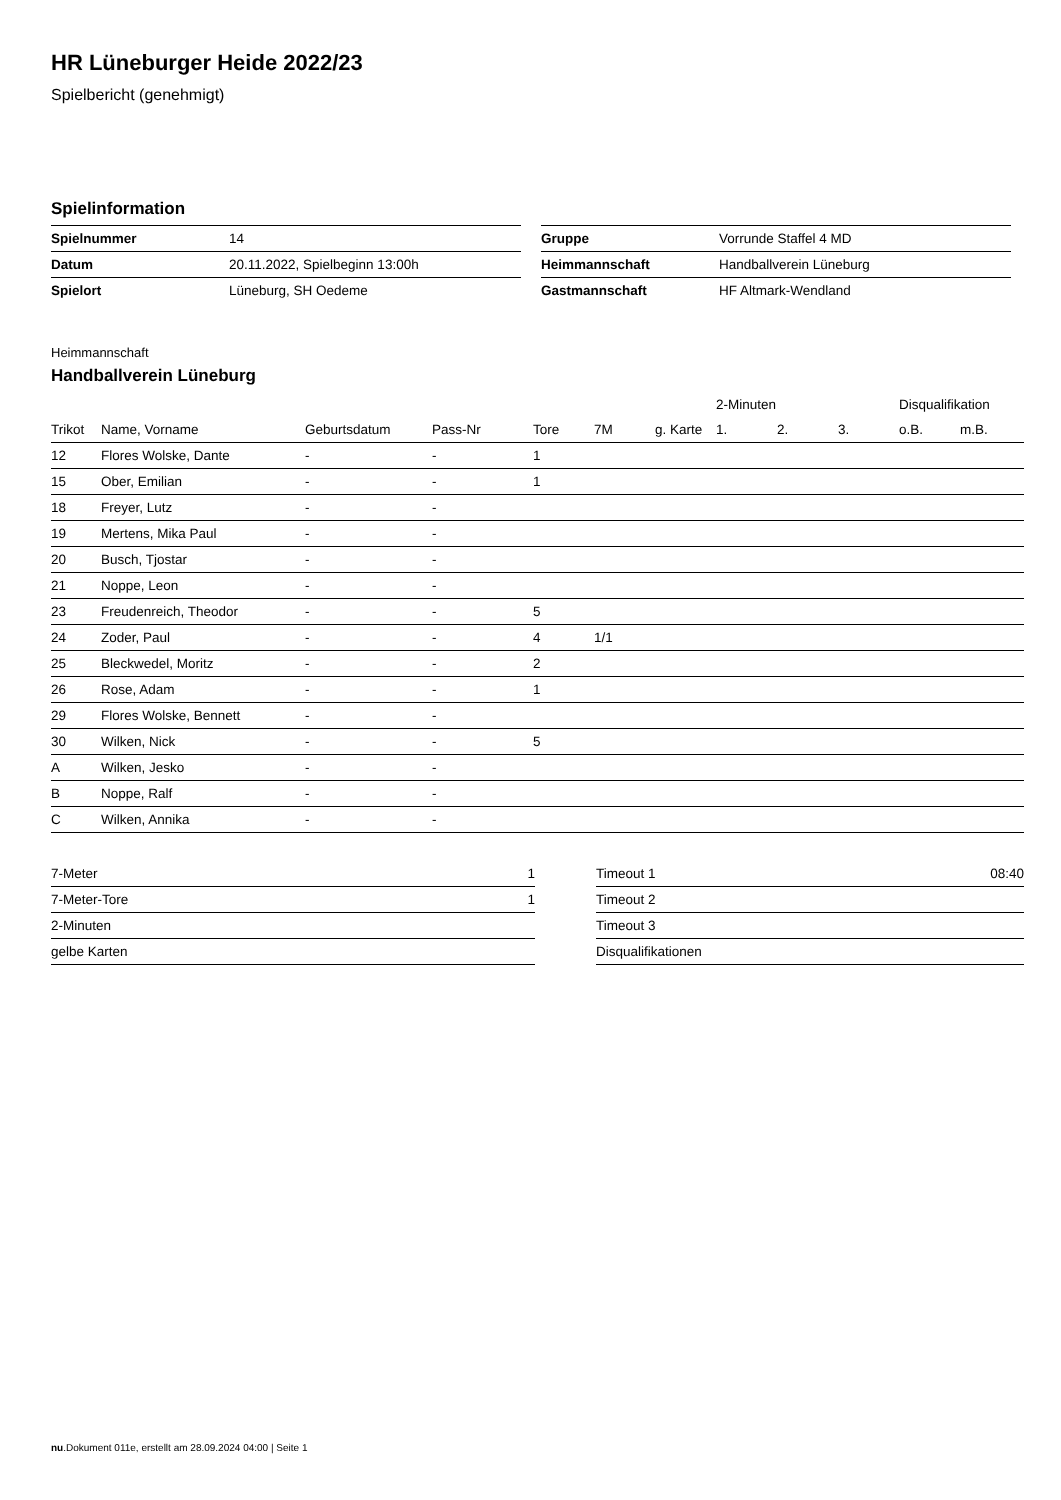HR Lüneburger Heide 2022/23
Spielbericht (genehmigt)
Spielinformation
| Spielnummer | 14 |
| Datum | 20.11.2022, Spielbeginn 13:00h |
| Spielort | Lüneburg, SH Oedeme |
| Gruppe | Vorrunde Staffel 4 MD |
| Heimmannschaft | Handballverein Lüneburg |
| Gastmannschaft | HF Altmark-Wendland |
Heimmannschaft
Handballverein Lüneburg
| | | | | | | | 2-Minuten | | | Disqualifikation | |
| --- | --- | --- | --- | --- | --- | --- | --- | --- | --- | --- | --- |
| Trikot | Name, Vorname | Geburtsdatum | Pass-Nr | Tore | 7M | g. Karte | 1. | 2. | 3. | o.B. | m.B. |
| 12 | Flores Wolske, Dante | - | - | 1 | | | | | | | |
| 15 | Ober, Emilian | - | - | 1 | | | | | | | |
| 18 | Freyer, Lutz | - | - | | | | | | | | |
| 19 | Mertens, Mika Paul | - | - | | | | | | | | |
| 20 | Busch, Tjostar | - | - | | | | | | | | |
| 21 | Noppe, Leon | - | - | | | | | | | | |
| 23 | Freudenreich, Theodor | - | - | 5 | | | | | | | |
| 24 | Zoder, Paul | - | - | 4 | 1/1 | | | | | | |
| 25 | Bleckwedel, Moritz | - | - | 2 | | | | | | | |
| 26 | Rose, Adam | - | - | 1 | | | | | | | |
| 29 | Flores Wolske, Bennett | - | - | | | | | | | | |
| 30 | Wilken, Nick | - | - | 5 | | | | | | | |
| A | Wilken, Jesko | - | - | | | | | | | | |
| B | Noppe, Ralf | - | - | | | | | | | | |
| C | Wilken, Annika | - | - | | | | | | | | |
| 7-Meter | 1 |
| 7-Meter-Tore | 1 |
| 2-Minuten | |
| gelbe Karten | |
| Timeout 1 | 08:40 |
| Timeout 2 | |
| Timeout 3 | |
| Disqualifikationen | |
nu.Dokument 011e, erstellt am 28.09.2024 04:00 | Seite 1